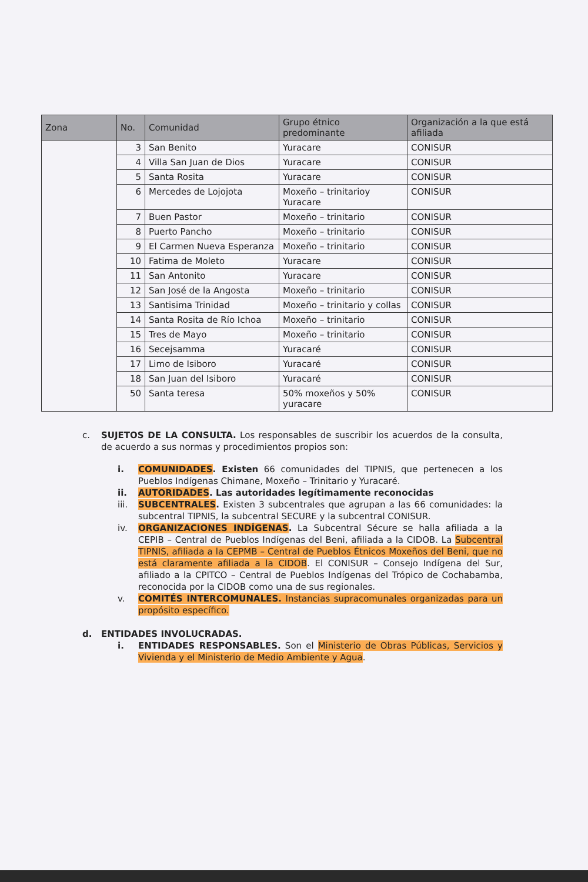| Zona | No. | Comunidad | Grupo étnico predominante | Organización a la que está afiliada |
| --- | --- | --- | --- | --- |
| | 3 | San Benito | Yuracare | CONISUR |
| | 4 | Villa San Juan de Dios | Yuracare | CONISUR |
| | 5 | Santa Rosita | Yuracare | CONISUR |
| | 6 | Mercedes de Lojojota | Moxeño – trinitarioy Yuracare | CONISUR |
| | 7 | Buen Pastor | Moxeño – trinitario | CONISUR |
| | 8 | Puerto Pancho | Moxeño – trinitario | CONISUR |
| | 9 | El Carmen Nueva Esperanza | Moxeño – trinitario | CONISUR |
| | 10 | Fatima de Moleto | Yuracare | CONISUR |
| | 11 | San Antonito | Yuracare | CONISUR |
| | 12 | San José de la Angosta | Moxeño – trinitario | CONISUR |
| | 13 | Santisima Trinidad | Moxeño – trinitario y collas | CONISUR |
| | 14 | Santa Rosita de Río Ichoa | Moxeño – trinitario | CONISUR |
| | 15 | Tres de Mayo | Moxeño – trinitario | CONISUR |
| | 16 | Secejsamma | Yuracaré | CONISUR |
| | 17 | Limo de Isiboro | Yuracaré | CONISUR |
| | 18 | San Juan del Isiboro | Yuracaré | CONISUR |
| | 50 | Santa teresa | 50% moxeños y 50% yuracare | CONISUR |
c. SUJETOS DE LA CONSULTA. Los responsables de suscribir los acuerdos de la consulta, de acuerdo a sus normas y procedimientos propios son:
i. COMUNIDADES. Existen 66 comunidades del TIPNIS, que pertenecen a los Pueblos Indígenas Chimane, Moxeño – Trinitario y Yuracaré.
ii. AUTORIDADES. Las autoridades legítimamente reconocidas
iii.
SUBCENTRALES. Existen 3 subcentrales que agrupan a las 66 comunidades: la subcentral TIPNIS, la subcentral SECURE y la subcentral CONISUR.
iv. ORGANIZACIONES INDÍGENAS. La Subcentral Sécure se halla afiliada a la CEPIB – Central de Pueblos Indígenas del Beni, afiliada a la CIDOB. La Subcentral TIPNIS, afiliada a la CEPMB – Central de Pueblos Étnicos Moxeños del Beni, que no está claramente afiliada a la CIDOB. El CONISUR – Consejo Indígena del Sur, afiliado a la CPITCO – Central de Pueblos Indígenas del Trópico de Cochabamba, reconocida por la CIDOB como una de sus regionales.
v. COMITÉS INTERCOMUNALES. Instancias supracomunales organizadas para un propósito específico.
d. ENTIDADES INVOLUCRADAS.
i. ENTIDADES RESPONSABLES. Son el Ministerio de Obras Públicas, Servicios y Vivienda y el Ministerio de Medio Ambiente y Agua.